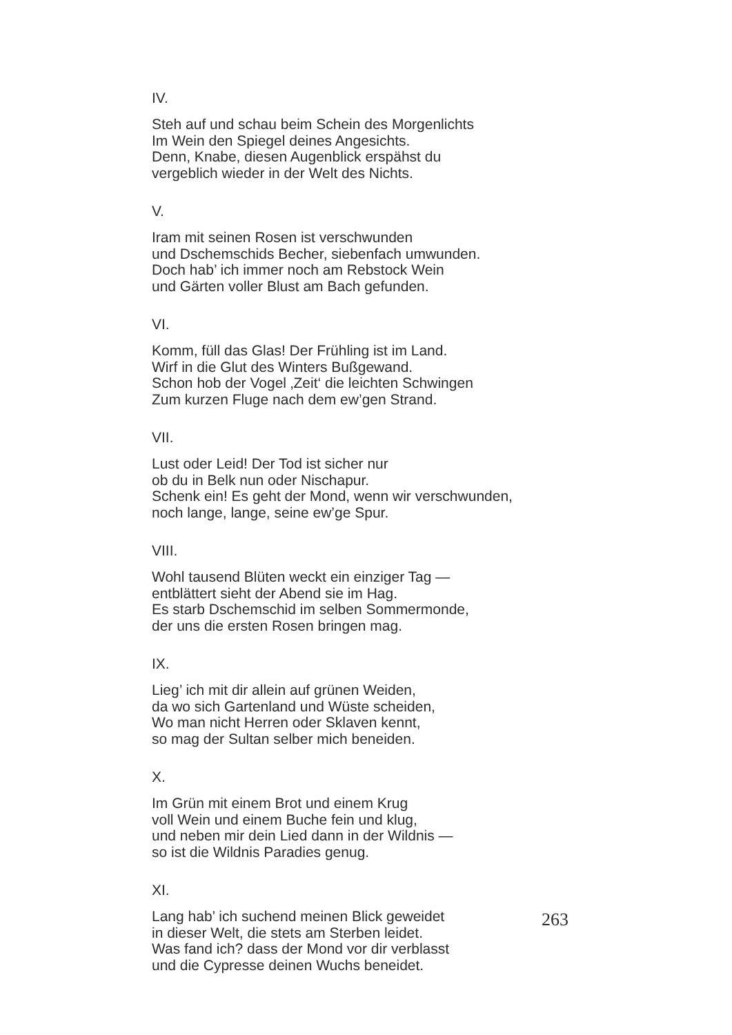IV.
Steh auf und schau beim Schein des Morgenlichts
Im Wein den Spiegel deines Angesichts.
Denn, Knabe, diesen Augenblick erspähst du
vergeblich wieder in der Welt des Nichts.
V.
Iram mit seinen Rosen ist verschwunden
und Dschemschids Becher, siebenfach umwunden.
Doch hab’ ich immer noch am Rebstock Wein
und Gärten voller Blust am Bach gefunden.
VI.
Komm, füll das Glas! Der Frühling ist im Land.
Wirf in die Glut des Winters Bußgewand.
Schon hob der Vogel ‚Zeit‘ die leichten Schwingen
Zum kurzen Fluge nach dem ew’gen Strand.
VII.
Lust oder Leid! Der Tod ist sicher nur
ob du in Belk nun oder Nischapur.
Schenk ein! Es geht der Mond, wenn wir verschwunden,
noch lange, lange, seine ew’ge Spur.
VIII.
Wohl tausend Blüten weckt ein einziger Tag —
entblättert sieht der Abend sie im Hag.
Es starb Dschemschid im selben Sommermonde,
der uns die ersten Rosen bringen mag.
IX.
Lieg’ ich mit dir allein auf grünen Weiden,
da wo sich Gartenland und Wüste scheiden,
Wo man nicht Herren oder Sklaven kennt,
so mag der Sultan selber mich beneiden.
X.
Im Grün mit einem Brot und einem Krug
voll Wein und einem Buche fein und klug,
und neben mir dein Lied dann in der Wildnis —
so ist die Wildnis Paradies genug.
XI.
Lang hab’ ich suchend meinen Blick geweidet
in dieser Welt, die stets am Sterben leidet.
Was fand ich? dass der Mond vor dir verblasst
und die Cypresse deinen Wuchs beneidet.
263